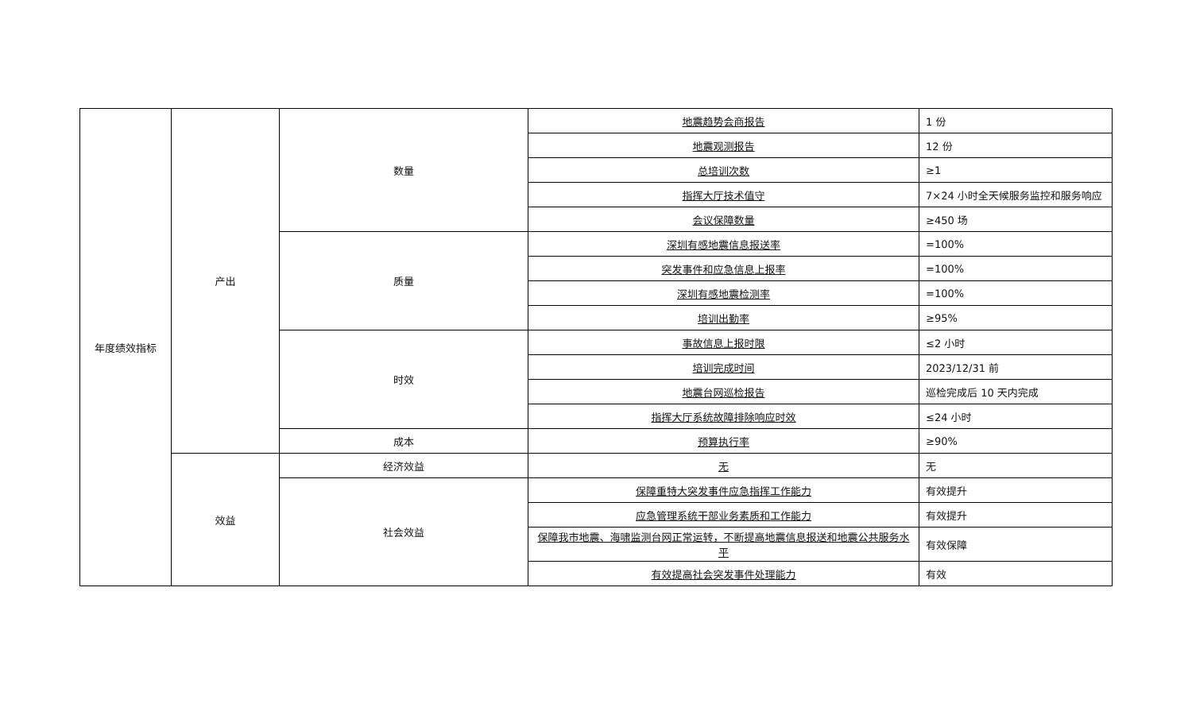| 年度绩效指标 | 产出 | 数量 | 地震趋势会商报告 | 1 份 |
| | | | 地震观测报告 | 12 份 |
| | | | 总培训次数 | ≥1 |
| | | | 指挥大厅技术值守 | 7×24 小时全天候服务监控和服务响应 |
| | | | 会议保障数量 | ≥450 场 |
| | | 质量 | 深圳有感地震信息报送率 | =100% |
| | | | 突发事件和应急信息上报率 | =100% |
| | | | 深圳有感地震检测率 | =100% |
| | | | 培训出勤率 | ≥95% |
| | | 时效 | 事故信息上报时限 | ≤2 小时 |
| | | | 培训完成时间 | 2023/12/31 前 |
| | | | 地震台网巡检报告 | 巡检完成后 10 天内完成 |
| | | | 指挥大厅系统故障排除响应时效 | ≤24 小时 |
| | | 成本 | 预算执行率 | ≥90% |
| | 效益 | 经济效益 | 无 | 无 |
| | | 社会效益 | 保障重特大突发事件应急指挥工作能力 | 有效提升 |
| | | | 应急管理系统干部业务素质和工作能力 | 有效提升 |
| | | | 保障我市地震、海啸监测台网正常运转，不断提高地震信息报送和地震公共服务水平 | 有效保障 |
| | | | 有效提高社会突发事件处理能力 | 有效 |